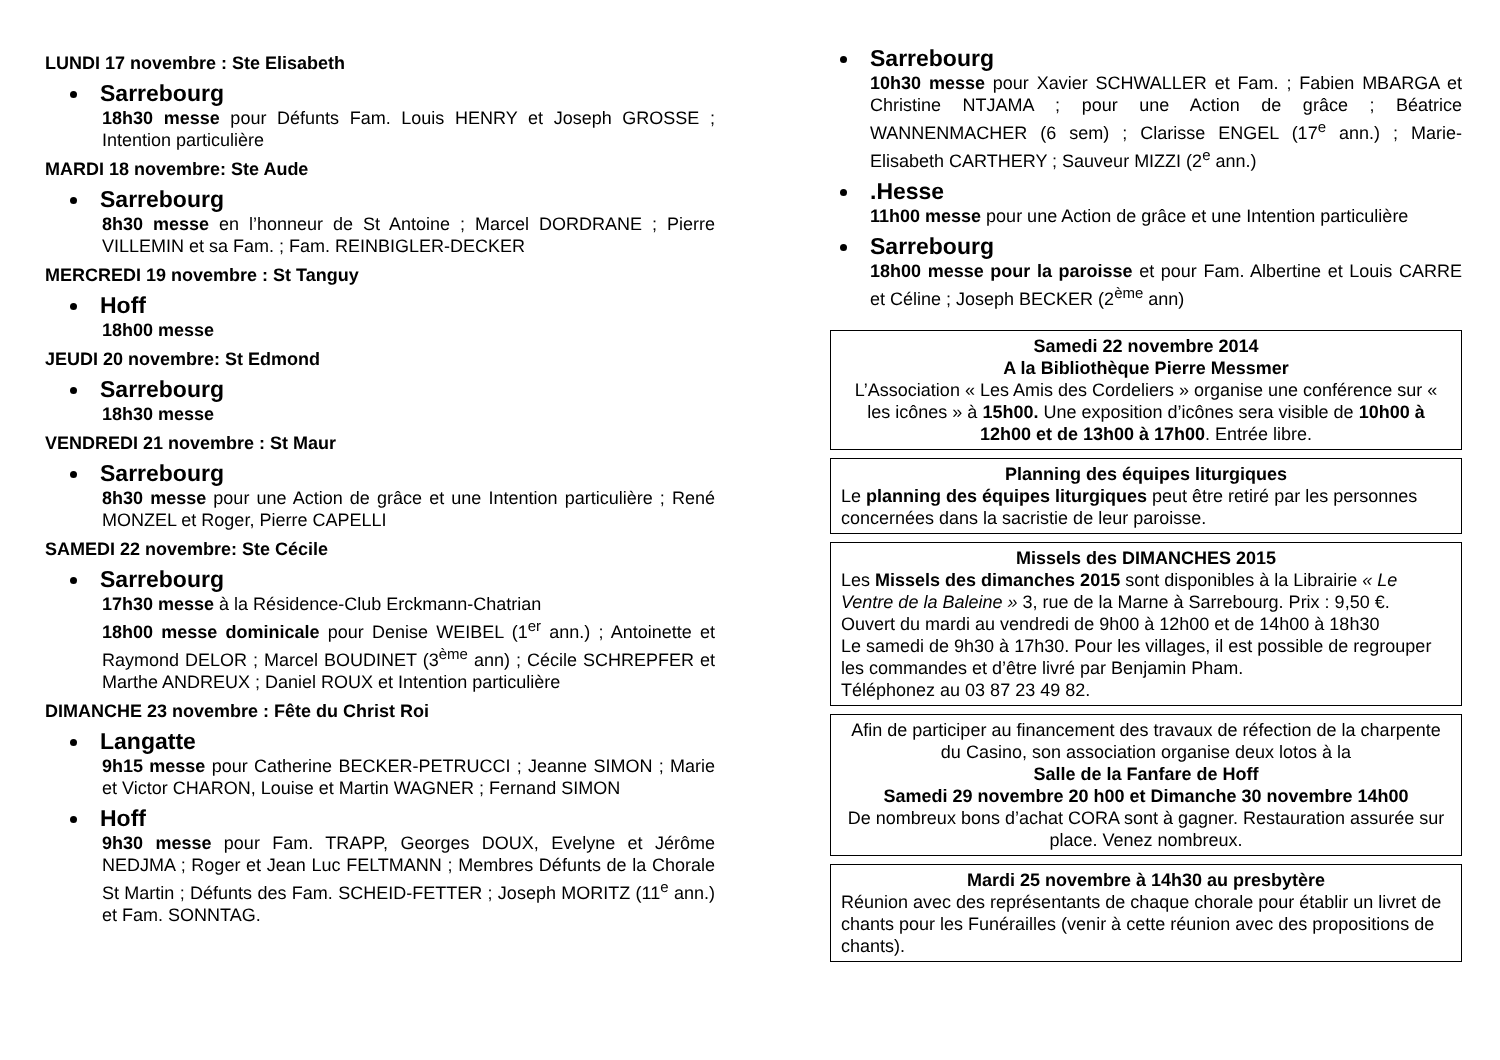LUNDI 17 novembre : Ste Elisabeth
Sarrebourg
18h30 messe pour Défunts Fam. Louis HENRY et Joseph GROSSE ; Intention particulière
MARDI 18 novembre: Ste Aude
Sarrebourg
8h30 messe en l’honneur de St Antoine ; Marcel DORDRANE ; Pierre VILLEMIN et sa Fam. ; Fam. REINBIGLER-DECKER
MERCREDI 19 novembre : St Tanguy
Hoff
18h00 messe
JEUDI 20 novembre: St Edmond
Sarrebourg
18h30 messe
VENDREDI 21 novembre : St Maur
Sarrebourg
8h30 messe pour une Action de grâce et une Intention particulière ; René MONZEL et Roger, Pierre CAPELLI
SAMEDI 22 novembre: Ste Cécile
Sarrebourg
17h30 messe à la Résidence-Club Erckmann-Chatrian
18h00 messe dominicale pour Denise WEIBEL (1<sup>er</sup> ann.) ; Antoinette et Raymond DELOR ; Marcel BOUDINET (3<sup>ème</sup> ann) ; Cécile SCHREPFER et Marthe ANDREUX ; Daniel ROUX et Intention particulière
DIMANCHE 23 novembre : Fête du Christ Roi
Langatte
9h15 messe pour Catherine BECKER-PETRUCCI ; Jeanne SIMON ; Marie et Victor CHARON, Louise et Martin WAGNER ; Fernand SIMON
Hoff
9h30 messe pour Fam. TRAPP, Georges DOUX, Evelyne et Jérôme NEDJMA ; Roger et Jean Luc FELTMANN ; Membres Défunts de la Chorale St Martin ; Défunts des Fam. SCHEID-FETTER ; Joseph MORITZ (11<sup>e</sup> ann.) et Fam. SONNTAG.
Sarrebourg
10h30 messe pour Xavier SCHWALLER et Fam. ; Fabien MBARGA et Christine NTJAMA ; pour une Action de grâce ; Béatrice WANNENMACHER (6 sem) ; Clarisse ENGEL (17<sup>e</sup> ann.) ; Marie-Elisabeth CARTHERY ; Sauveur MIZZI (2<sup>e</sup> ann.)
.Hesse
11h00 messe pour une Action de grâce et une Intention particulière
Sarrebourg
18h00 messe pour la paroisse et pour Fam. Albertine et Louis CARRE et Céline ; Joseph BECKER (2<sup>ème</sup> ann)
Samedi 22 novembre 2014
A la Bibliothèque Pierre Messmer
L’Association « Les Amis des Cordeliers » organise une conférence sur « les icônes » à 15h00. Une exposition d’icônes sera visible de 10h00 à 12h00 et de 13h00 à 17h00. Entrée libre.
Planning des équipes liturgiques
Le planning des équipes liturgiques peut être retiré par les personnes concernées dans la sacristie de leur paroisse.
Missels des DIMANCHES 2015
Les Missels des dimanches 2015 sont disponibles à la Librairie « Le Ventre de la Baleine » 3, rue de la Marne à Sarrebourg. Prix : 9,50 €.
Ouvert du mardi au vendredi de 9h00 à 12h00 et de 14h00 à 18h30
Le samedi de 9h30 à 17h30. Pour les villages, il est possible de regrouper les commandes et d’être livré par Benjamin Pham.
Téléphonez au 03 87 23 49 82.
Afin de participer au financement des travaux de réfection de la charpente du Casino, son association organise deux lotos à la
Salle de la Fanfare de Hoff
Samedi 29 novembre 20 h00 et Dimanche 30 novembre 14h00
De nombreux bons d’achat CORA sont à gagner. Restauration assurée sur place. Venez nombreux.
Mardi 25 novembre à 14h30 au presbytère
Réunion avec des représentants de chaque chorale pour établir un livret de chants pour les Funérailles (venir à cette réunion avec des propositions de chants).